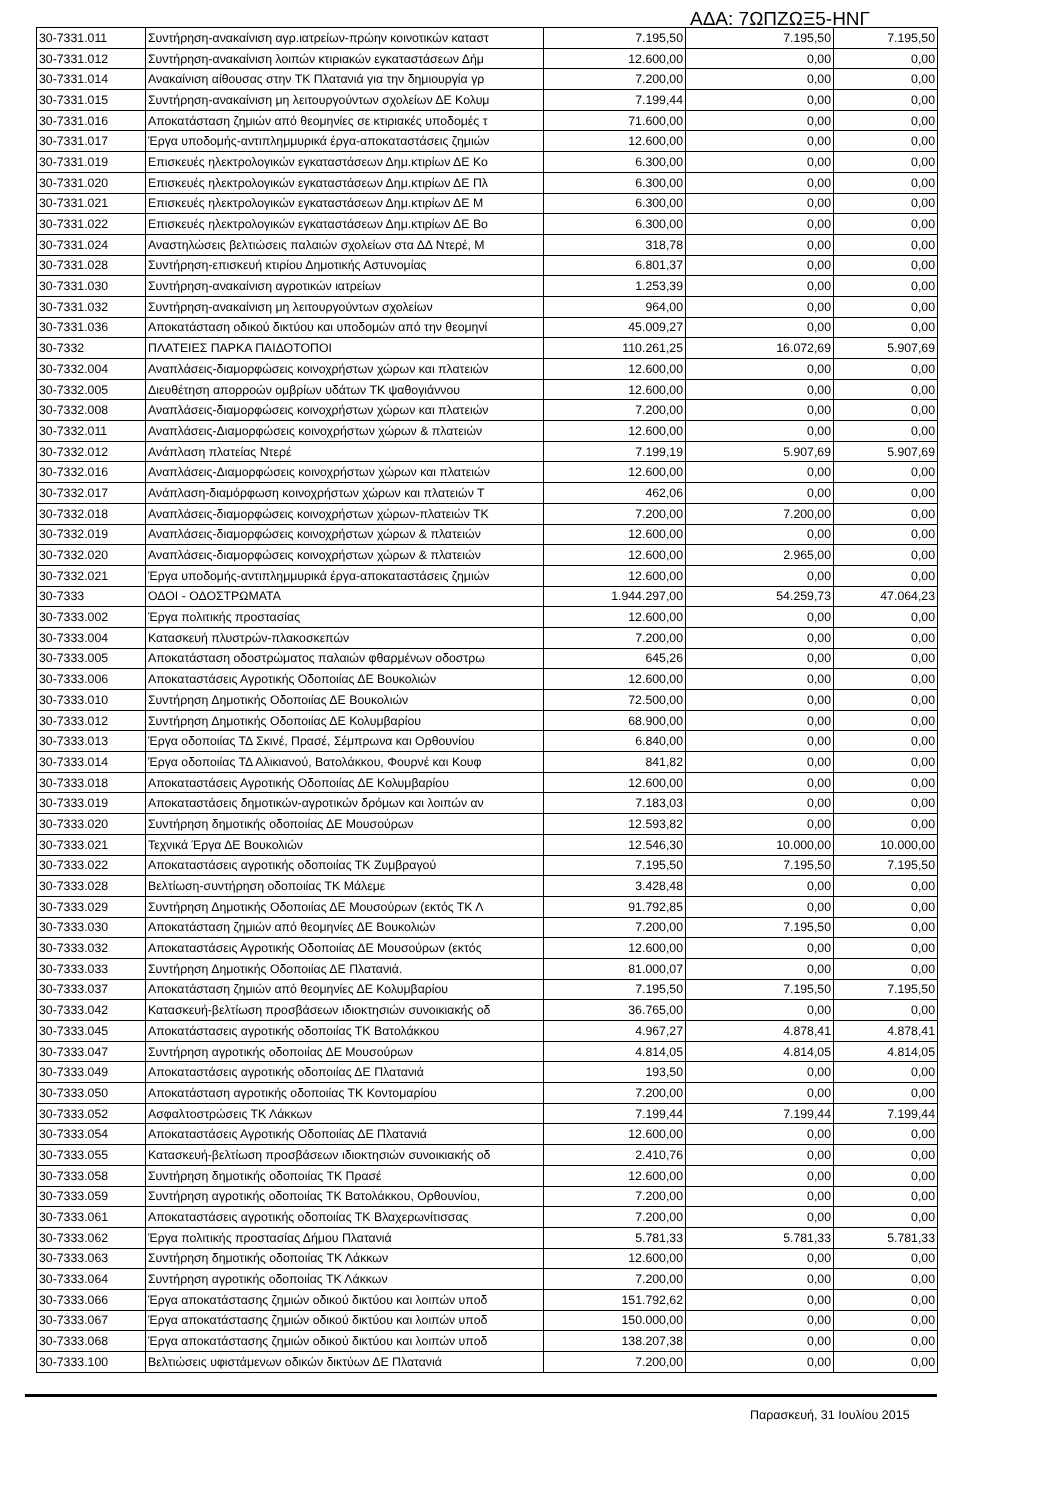ΑΔΑ: 7ΩΠΖΩΞ5-ΗΝΓ
| 30-7331.011 | Συντήρηση-ανακαίνιση αγρ.ιατρείων-πρώην κοινοτικών καταστ | 7.195,50 | 7.195,50 | 7.195,50 |
| 30-7331.012 | Συντήρηση-ανακαίνιση λοιπών κτιριακών εγκαταστάσεων Δήμ | 12.600,00 | 0,00 | 0,00 |
| 30-7331.014 | Ανακαίνιση αίθουσας στην ΤΚ Πλατανιά για την δημιουργία γρ | 7.200,00 | 0,00 | 0,00 |
| 30-7331.015 | Συντήρηση-ανακαίνιση μη λειτουργούντων σχολείων ΔΕ Κολυμ | 7.199,44 | 0,00 | 0,00 |
| 30-7331.016 | Αποκατάσταση ζημιών από θεομηνίες σε κτιριακές υποδομές τ | 71.600,00 | 0,00 | 0,00 |
| 30-7331.017 | Έργα υποδομής-αντιπλημμυρικά έργα-αποκαταστάσεις ζημιών | 12.600,00 | 0,00 | 0,00 |
| 30-7331.019 | Επισκευές ηλεκτρολογικών εγκαταστάσεων Δημ.κτιρίων ΔΕ Κο | 6.300,00 | 0,00 | 0,00 |
| 30-7331.020 | Επισκευές ηλεκτρολογικών εγκαταστάσεων Δημ.κτιρίων ΔΕ Πλ | 6.300,00 | 0,00 | 0,00 |
| 30-7331.021 | Επισκευές ηλεκτρολογικών εγκαταστάσεων Δημ.κτιρίων ΔΕ Μ | 6.300,00 | 0,00 | 0,00 |
| 30-7331.022 | Επισκευές ηλεκτρολογικών εγκαταστάσεων Δημ.κτιρίων ΔΕ Βο | 6.300,00 | 0,00 | 0,00 |
| 30-7331.024 | Αναστηλώσεις βελτιώσεις παλαιών σχολείων στα ΔΔ Ντερέ, Μ | 318,78 | 0,00 | 0,00 |
| 30-7331.028 | Συντήρηση-επισκευή κτιρίου Δημοτικής Αστυνομίας | 6.801,37 | 0,00 | 0,00 |
| 30-7331.030 | Συντήρηση-ανακαίνιση αγροτικών ιατρείων | 1.253,39 | 0,00 | 0,00 |
| 30-7331.032 | Συντήρηση-ανακαίνιση μη λειτουργούντων σχολείων | 964,00 | 0,00 | 0,00 |
| 30-7331.036 | Αποκατάσταση οδικού δικτύου και υποδομών από την θεομηνί | 45.009,27 | 0,00 | 0,00 |
| 30-7332 | ΠΛΑΤΕΙΕΣ ΠΑΡΚΑ ΠΑΙΔΟΤΟΠΟΙ | 110.261,25 | 16.072,69 | 5.907,69 |
| 30-7332.004 | Αναπλάσεις-διαμορφώσεις κοινοχρήστων χώρων και πλατειών | 12.600,00 | 0,00 | 0,00 |
| 30-7332.005 | Διευθέτηση απορροών ομβρίων υδάτων ΤΚ ψαθογιάννου | 12.600,00 | 0,00 | 0,00 |
| 30-7332.008 | Αναπλάσεις-διαμορφώσεις κοινοχρήστων χώρων και πλατειών | 7.200,00 | 0,00 | 0,00 |
| 30-7332.011 | Αναπλάσεις-Διαμορφώσεις κοινοχρήστων χώρων & πλατειών | 12.600,00 | 0,00 | 0,00 |
| 30-7332.012 | Ανάπλαση πλατείας Ντερέ | 7.199,19 | 5.907,69 | 5.907,69 |
| 30-7332.016 | Αναπλάσεις-Διαμορφώσεις κοινοχρήστων χώρων και πλατειών | 12.600,00 | 0,00 | 0,00 |
| 30-7332.017 | Ανάπλαση-διαμόρφωση κοινοχρήστων χώρων και πλατειών Τ | 462,06 | 0,00 | 0,00 |
| 30-7332.018 | Αναπλάσεις-διαμορφώσεις κοινοχρήστων χώρων-πλατειών ΤΚ | 7.200,00 | 7.200,00 | 0,00 |
| 30-7332.019 | Αναπλάσεις-διαμορφώσεις κοινοχρήστων χώρων & πλατειών | 12.600,00 | 0,00 | 0,00 |
| 30-7332.020 | Αναπλάσεις-διαμορφώσεις κοινοχρήστων χώρων & πλατειών | 12.600,00 | 2.965,00 | 0,00 |
| 30-7332.021 | Έργα υποδομής-αντιπλημμυρικά έργα-αποκαταστάσεις ζημιών | 12.600,00 | 0,00 | 0,00 |
| 30-7333 | ΟΔΟΙ - ΟΔΟΣΤΡΩΜΑΤΑ | 1.944.297,00 | 54.259,73 | 47.064,23 |
| 30-7333.002 | Έργα πολιτικής προστασίας | 12.600,00 | 0,00 | 0,00 |
| 30-7333.004 | Κατασκευή πλυστρών-πλακοσκεπών | 7.200,00 | 0,00 | 0,00 |
| 30-7333.005 | Αποκατάσταση οδοστρώματος παλαιών φθαρμένων οδοστρω | 645,26 | 0,00 | 0,00 |
| 30-7333.006 | Αποκαταστάσεις Αγροτικής Οδοποιίας ΔΕ Βουκολιών | 12.600,00 | 0,00 | 0,00 |
| 30-7333.010 | Συντήρηση Δημοτικής Οδοποιίας ΔΕ Βουκολιών | 72.500,00 | 0,00 | 0,00 |
| 30-7333.012 | Συντήρηση Δημοτικής Οδοποιίας ΔΕ Κολυμβαρίου | 68.900,00 | 0,00 | 0,00 |
| 30-7333.013 | Έργα οδοποιίας ΤΔ Σκινέ, Πρασέ, Σέμπρωνα και Ορθουνίου | 6.840,00 | 0,00 | 0,00 |
| 30-7333.014 | Έργα οδοποιίας ΤΔ Αλικιανού, Βατολάκκου, Φουρνέ και Κουφ | 841,82 | 0,00 | 0,00 |
| 30-7333.018 | Αποκαταστάσεις Αγροτικής Οδοποιίας ΔΕ Κολυμβαρίου | 12.600,00 | 0,00 | 0,00 |
| 30-7333.019 | Αποκαταστάσεις δημοτικών-αγροτικών δρόμων και λοιπών αν | 7.183,03 | 0,00 | 0,00 |
| 30-7333.020 | Συντήρηση δημοτικής οδοποιίας ΔΕ Μουσούρων | 12.593,82 | 0,00 | 0,00 |
| 30-7333.021 | Τεχνικά Έργα ΔΕ Βουκολιών | 12.546,30 | 10.000,00 | 10.000,00 |
| 30-7333.022 | Αποκαταστάσεις αγροτικής οδοποιίας ΤΚ Ζυμβραγού | 7.195,50 | 7.195,50 | 7.195,50 |
| 30-7333.028 | Βελτίωση-συντήρηση οδοποιίας ΤΚ Μάλεμε | 3.428,48 | 0,00 | 0,00 |
| 30-7333.029 | Συντήρηση Δημοτικής Οδοποιίας ΔΕ Μουσούρων (εκτός ΤΚ Λ | 91.792,85 | 0,00 | 0,00 |
| 30-7333.030 | Αποκατάσταση ζημιών από θεομηνίες ΔΕ Βουκολιών | 7.200,00 | 7.195,50 | 0,00 |
| 30-7333.032 | Αποκαταστάσεις Αγροτικής Οδοποιίας ΔΕ Μουσούρων (εκτός | 12.600,00 | 0,00 | 0,00 |
| 30-7333.033 | Συντήρηση Δημοτικής Οδοποιίας ΔΕ Πλατανιά. | 81.000,07 | 0,00 | 0,00 |
| 30-7333.037 | Αποκατάσταση ζημιών από θεομηνίες ΔΕ Κολυμβαρίου | 7.195,50 | 7.195,50 | 7.195,50 |
| 30-7333.042 | Κατασκευή-βελτίωση προσβάσεων ιδιοκτησιών συνοικιακής οδ | 36.765,00 | 0,00 | 0,00 |
| 30-7333.045 | Αποκατάστασεις αγροτικής οδοποιίας ΤΚ Βατολάκκου | 4.967,27 | 4.878,41 | 4.878,41 |
| 30-7333.047 | Συντήρηση αγροτικής οδοποιίας ΔΕ Μουσούρων | 4.814,05 | 4.814,05 | 4.814,05 |
| 30-7333.049 | Αποκαταστάσεις αγροτικής οδοποιίας ΔΕ Πλατανιά | 193,50 | 0,00 | 0,00 |
| 30-7333.050 | Αποκατάσταση αγροτικής οδοποιίας ΤΚ Κοντομαρίου | 7.200,00 | 0,00 | 0,00 |
| 30-7333.052 | Ασφαλτοστρώσεις ΤΚ Λάκκων | 7.199,44 | 7.199,44 | 7.199,44 |
| 30-7333.054 | Αποκαταστάσεις Αγροτικής Οδοποιίας ΔΕ Πλατανιά | 12.600,00 | 0,00 | 0,00 |
| 30-7333.055 | Κατασκευή-βελτίωση προσβάσεων ιδιοκτησιών συνοικιακής οδ | 2.410,76 | 0,00 | 0,00 |
| 30-7333.058 | Συντήρηση δημοτικής οδοποιίας ΤΚ Πρασέ | 12.600,00 | 0,00 | 0,00 |
| 30-7333.059 | Συντήρηση αγροτικής οδοποιίας ΤΚ Βατολάκκου, Ορθουνίου, | 7.200,00 | 0,00 | 0,00 |
| 30-7333.061 | Αποκαταστάσεις αγροτικής οδοποιίας ΤΚ Βλαχερωνίτισσας | 7.200,00 | 0,00 | 0,00 |
| 30-7333.062 | Έργα πολιτικής προστασίας Δήμου Πλατανιά | 5.781,33 | 5.781,33 | 5.781,33 |
| 30-7333.063 | Συντήρηση δημοτικής οδοποιίας ΤΚ Λάκκων | 12.600,00 | 0,00 | 0,00 |
| 30-7333.064 | Συντήρηση αγροτικής οδοποιίας ΤΚ Λάκκων | 7.200,00 | 0,00 | 0,00 |
| 30-7333.066 | Έργα αποκατάστασης ζημιών οδικού δικτύου και λοιπών υποδ | 151.792,62 | 0,00 | 0,00 |
| 30-7333.067 | Έργα αποκατάστασης ζημιών οδικού δικτύου και λοιπών υποδ | 150.000,00 | 0,00 | 0,00 |
| 30-7333.068 | Έργα αποκατάστασης ζημιών οδικού δικτύου και λοιπών υποδ | 138.207,38 | 0,00 | 0,00 |
| 30-7333.100 | Βελτιώσεις υφιστάμενων οδικών δικτύων ΔΕ Πλατανιά | 7.200,00 | 0,00 | 0,00 |
Παρασκευή, 31 Ιουλίου 2015